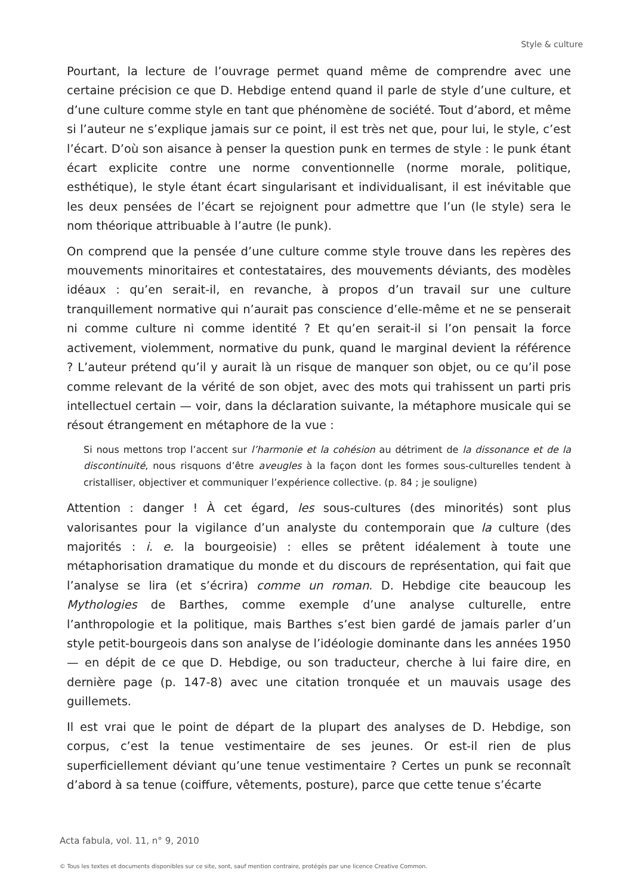Style & culture
Pourtant, la lecture de l’ouvrage permet quand même de comprendre avec une certaine précision ce que D. Hebdige entend quand il parle de style d’une culture, et d’une culture comme style en tant que phénomène de société. Tout d’abord, et même si l’auteur ne s’explique jamais sur ce point, il est très net que, pour lui, le style, c’est l’écart. D’où son aisance à penser la question punk en termes de style : le punk étant écart explicite contre une norme conventionnelle (norme morale, politique, esthétique), le style étant écart singularisant et individualisant, il est inévitable que les deux pensées de l’écart se rejoignent pour admettre que l’un (le style) sera le nom théorique attribuable à l’autre (le punk).
On comprend que la pensée d’une culture comme style trouve dans les repères des mouvements minoritaires et contestataires, des mouvements déviants, des modèles idéaux : qu’en serait-il, en revanche, à propos d’un travail sur une culture tranquillement normative qui n’aurait pas conscience d’elle-même et ne se penserait ni comme culture ni comme identité ? Et qu’en serait-il si l’on pensait la force activement, violemment, normative du punk, quand le marginal devient la référence ? L’auteur prétend qu’il y aurait là un risque de manquer son objet, ou ce qu’il pose comme relevant de la vérité de son objet, avec des mots qui trahissent un parti pris intellectuel certain — voir, dans la déclaration suivante, la métaphore musicale qui se résout étrangement en métaphore de la vue :
Si nous mettons trop l’accent sur l’harmonie et la cohésion au détriment de la dissonance et de la discontinuité, nous risquons d’être aveugles à la façon dont les formes sous-culturelles tendent à cristalliser, objectiver et communiquer l’expérience collective. (p. 84 ; je souligne)
Attention : danger ! À cet égard, les sous-cultures (des minorités) sont plus valorisantes pour la vigilance d’un analyste du contemporain que la culture (des majorités : i. e. la bourgeoisie) : elles se prêtent idéalement à toute une métaphorisation dramatique du monde et du discours de représentation, qui fait que l’analyse se lira (et s’écrira) comme un roman. D. Hebdige cite beaucoup les Mythologies de Barthes, comme exemple d’une analyse culturelle, entre l’anthropologie et la politique, mais Barthes s’est bien gardé de jamais parler d’un style petit-bourgeois dans son analyse de l’idéologie dominante dans les années 1950 — en dépit de ce que D. Hebdige, ou son traducteur, cherche à lui faire dire, en dernière page (p. 147-8) avec une citation tronquée et un mauvais usage des guillemets.
Il est vrai que le point de départ de la plupart des analyses de D. Hebdige, son corpus, c’est la tenue vestimentaire de ses jeunes. Or est-il rien de plus superficiellement déviant qu’une tenue vestimentaire ? Certes un punk se reconnaît d’abord à sa tenue (coiffure, vêtements, posture), parce que cette tenue s’écarte
Acta fabula, vol. 11, n° 9, 2010
© Tous les textes et documents disponibles sur ce site, sont, sauf mention contraire, protégés par une licence Creative Common.